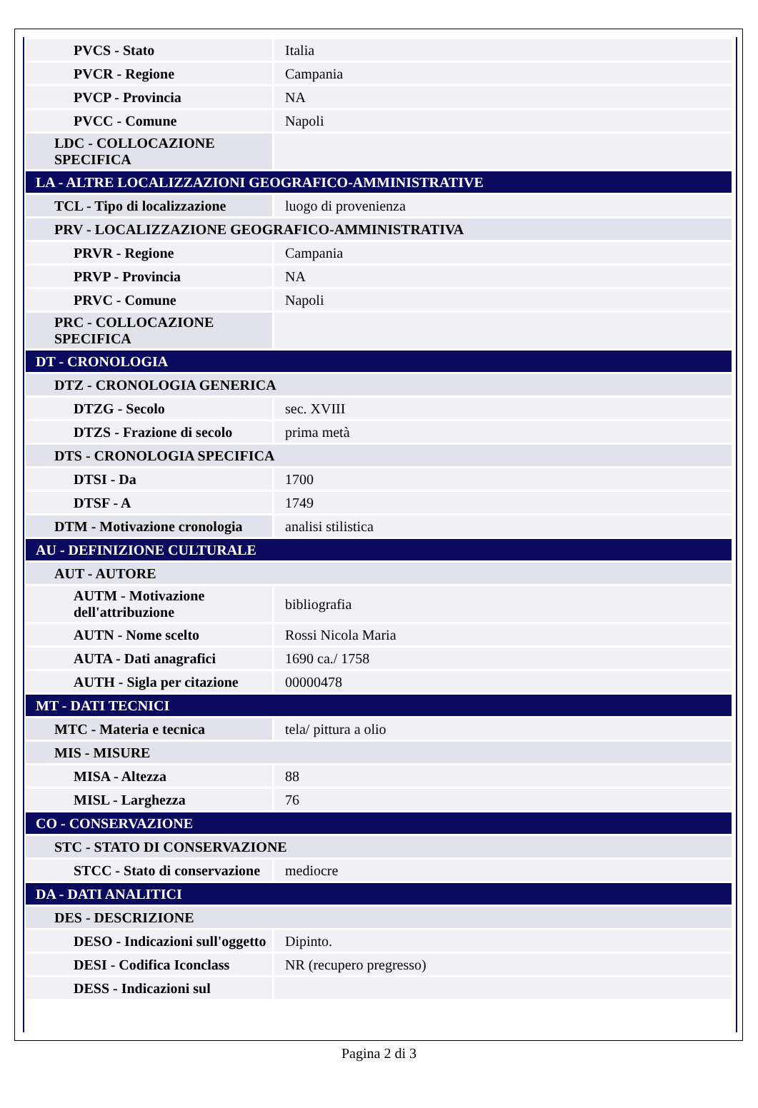| PVCS - Stato | Italia |
| PVCR - Regione | Campania |
| PVCP - Provincia | NA |
| PVCC - Comune | Napoli |
| LDC - COLLOCAZIONE SPECIFICA | |
| LA - ALTRE LOCALIZZAZIONI GEOGRAFICO-AMMINISTRATIVE | |
| TCL - Tipo di localizzazione | luogo di provenienza |
| PRV - LOCALIZZAZIONE GEOGRAFICO-AMMINISTRATIVA | |
| PRVR - Regione | Campania |
| PRVP - Provincia | NA |
| PRVC - Comune | Napoli |
| PRC - COLLOCAZIONE SPECIFICA | |
| DT - CRONOLOGIA | |
| DTZ - CRONOLOGIA GENERICA | |
| DTZG - Secolo | sec. XVIII |
| DTZS - Frazione di secolo | prima metà |
| DTS - CRONOLOGIA SPECIFICA | |
| DTSI - Da | 1700 |
| DTSF - A | 1749 |
| DTM - Motivazione cronologia | analisi stilistica |
| AU - DEFINIZIONE CULTURALE | |
| AUT - AUTORE | |
| AUTM - Motivazione dell'attribuzione | bibliografia |
| AUTN - Nome scelto | Rossi Nicola Maria |
| AUTA - Dati anagrafici | 1690 ca./ 1758 |
| AUTH - Sigla per citazione | 00000478 |
| MT - DATI TECNICI | |
| MTC - Materia e tecnica | tela/ pittura a olio |
| MIS - MISURE | |
| MISA - Altezza | 88 |
| MISL - Larghezza | 76 |
| CO - CONSERVAZIONE | |
| STC - STATO DI CONSERVAZIONE | |
| STCC - Stato di conservazione | mediocre |
| DA - DATI ANALITICI | |
| DES - DESCRIZIONE | |
| DESO - Indicazioni sull'oggetto | Dipinto. |
| DESI - Codifica Iconclass | NR (recupero pregresso) |
| DESS - Indicazioni sul | |
Pagina 2 di 3